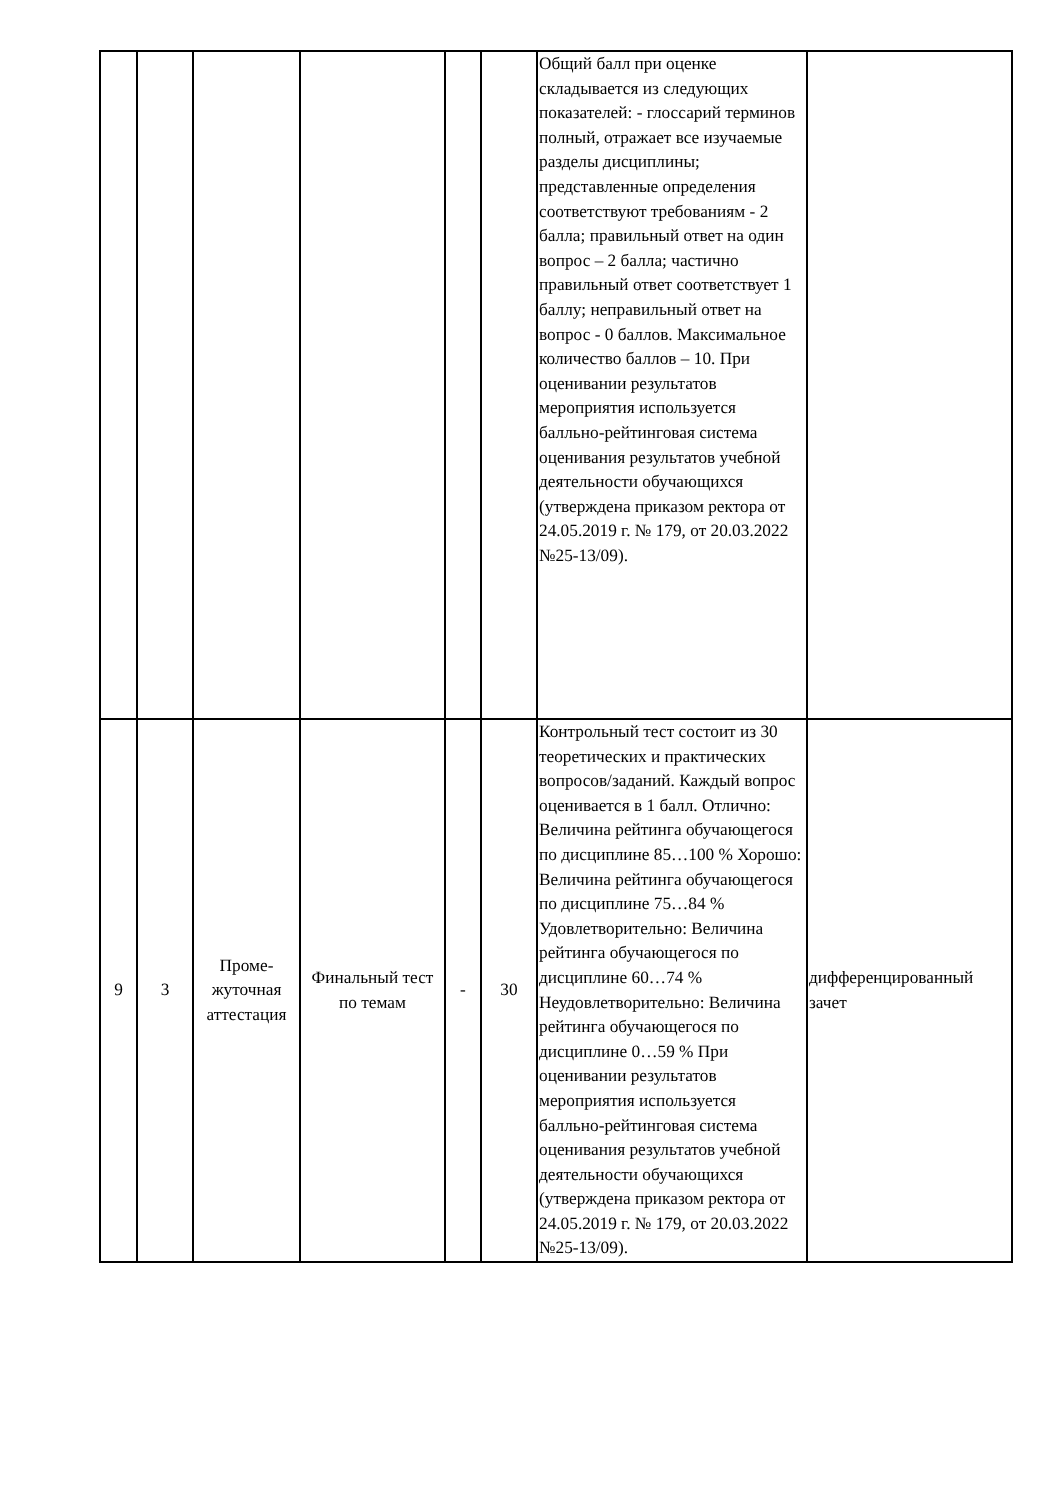| | | | | | | Общий балл при оценке складывается из следующих показателей: - глоссарий терминов полный, отражает все изучаемые разделы дисциплины; представленные определения соответствуют требованиям - 2 балла; правильный ответ на один вопрос – 2 балла; частично правильный ответ соответствует 1 баллу; неправильный ответ на вопрос - 0 баллов. Максимальное количество баллов – 10. При оценивании результатов мероприятия используется балльно-рейтинговая система оценивания результатов учебной деятельности обучающихся (утверждена приказом ректора от 24.05.2019 г. № 179, от 20.03.2022 №25-13/09). | |
| 9 | 3 | Проме- жуточная аттестация | Финальный тест по темам | - | 30 | Контрольный тест состоит из 30 теоретических и практических вопросов/заданий. Каждый вопрос оценивается в 1 балл. Отлично: Величина рейтинга обучающегося по дисциплине 85…100 % Хорошо: Величина рейтинга обучающегося по дисциплине 75…84 % Удовлетворительно: Величина рейтинга обучающегося по дисциплине 60…74 % Неудовлетворительно: Величина рейтинга обучающегося по дисциплине 0…59 % При оценивании результатов мероприятия используется балльно-рейтинговая система оценивания результатов учебной деятельности обучающихся (утверждена приказом ректора от 24.05.2019 г. № 179, от 20.03.2022 №25-13/09). | дифференцированный зачет |